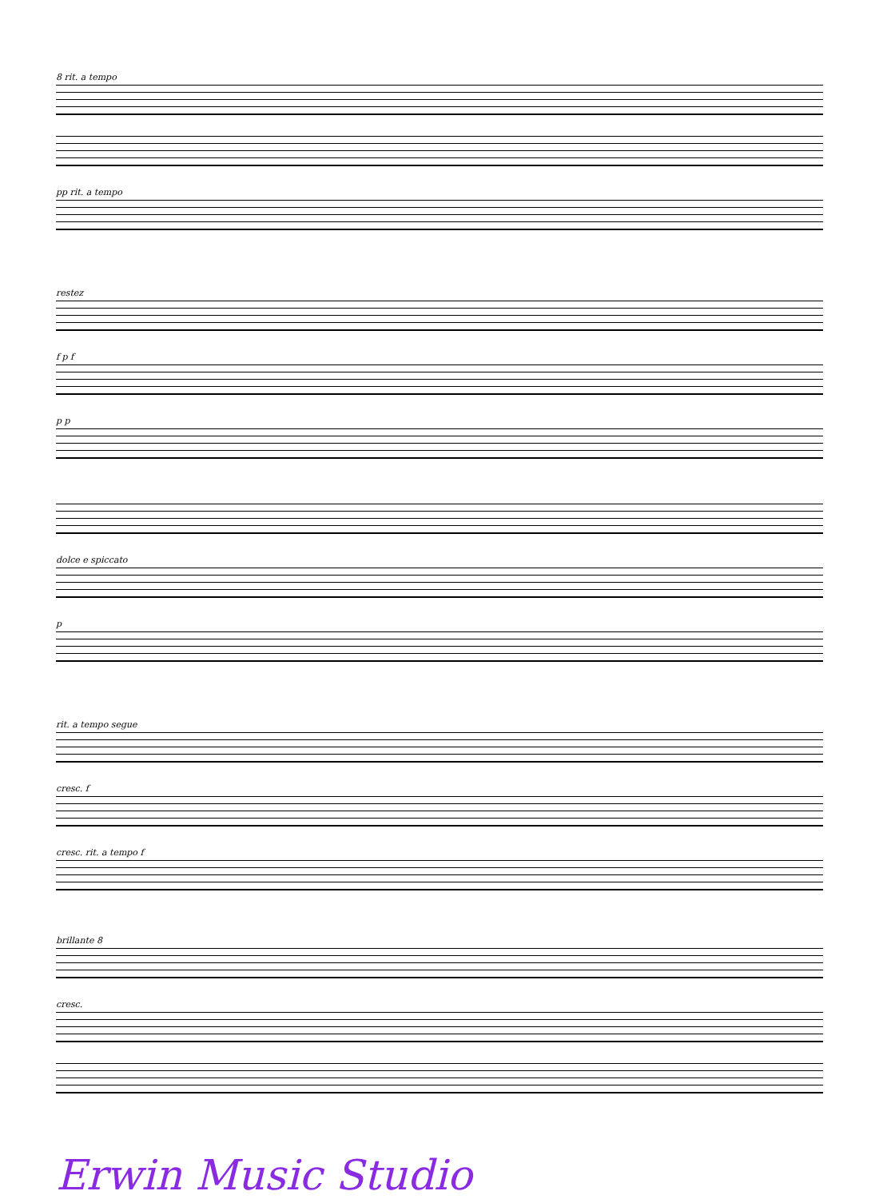8 rit. a tempo
pp rit. a tempo
restez
f p f
p p
dolce e spiccato
p
rit. a tempo segue
cresc. f
cresc. rit. a tempo f
brillante 8
cresc.
Erwin Music Studio